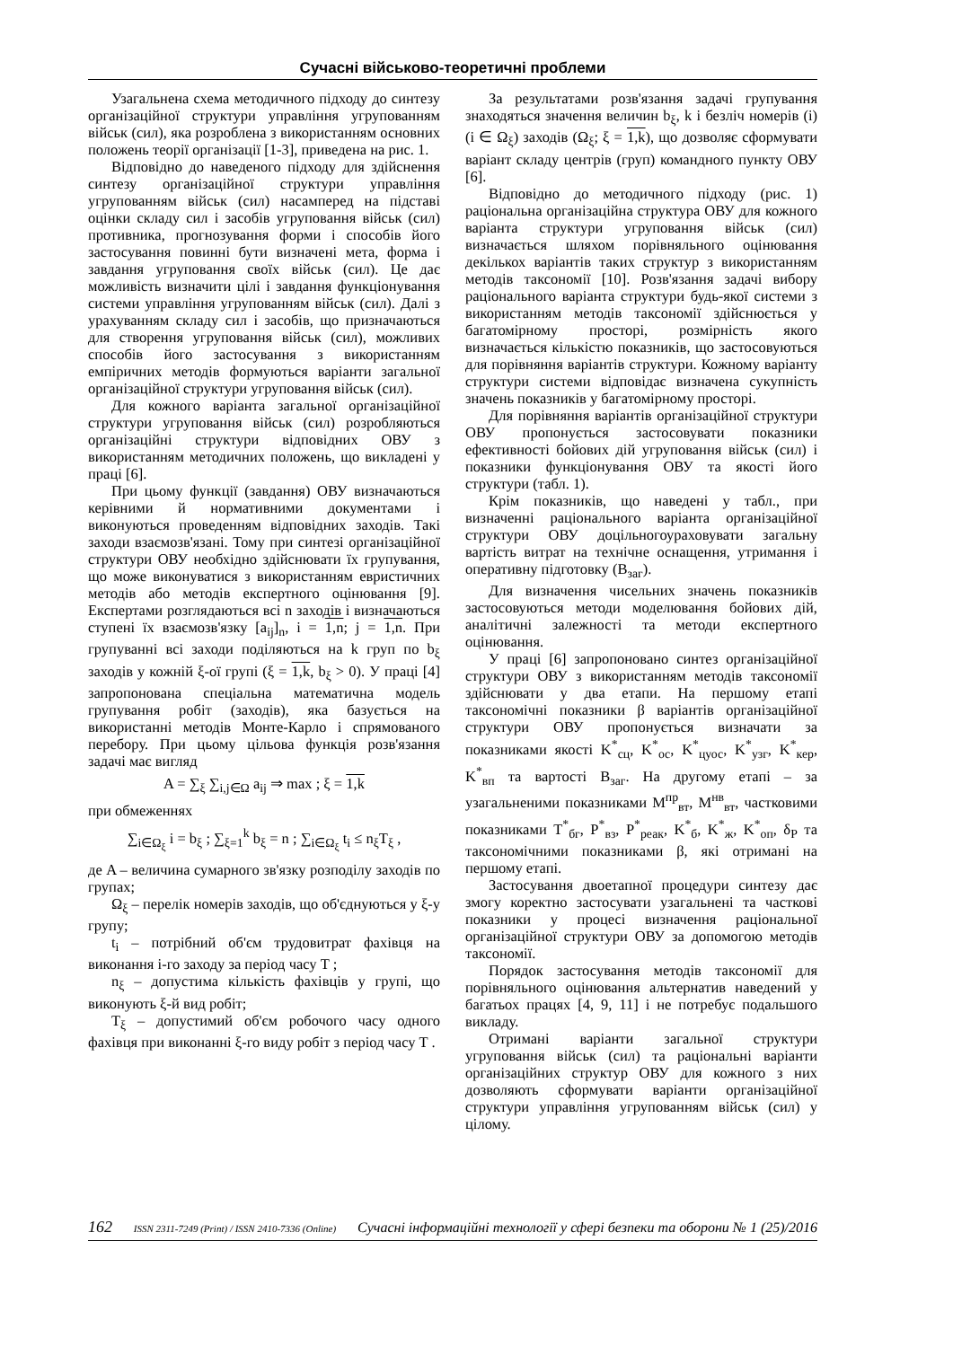Сучасні військово-теоретичні проблеми
Узагальнена схема методичного підходу до синтезу організаційної структури управління угрупованням військ (сил), яка розроблена з використанням основних положень теорії організації [1-3], приведена на рис. 1.
Відповідно до наведеного підходу для здійснення синтезу організаційної структури управління угрупованням військ (сил) насамперед на підставі оцінки складу сил і засобів угруповання військ (сил) противника, прогнозування форми і способів його застосування повинні бути визначені мета, форма і завдання угруповання своїх військ (сил). Це дає можливість визначити цілі і завдання функціонування системи управління угрупованням військ (сил). Далі з урахуванням складу сил і засобів, що призначаються для створення угруповання військ (сил), можливих способів його застосування з використанням емпіричних методів формуються варіанти загальної організаційної структури угруповання військ (сил).
Для кожного варіанта загальної організаційної структури угруповання військ (сил) розробляються організаційні структури відповідних ОВУ з використанням методичних положень, що викладені у праці [6].
При цьому функції (завдання) ОВУ визначаються керівними й нормативними документами і виконуються проведенням відповідних заходів. Такі заходи взаємозв'язані. Тому при синтезі організаційної структури ОВУ необхідно здійснювати їх групування, що може виконуватися з використанням евристичних методів або методів експертного оцінювання [9]. Експертами розглядаються всі n заходів і визначаються ступені їх взаємозв'язку [a<sub>ij</sub>]<sub>n</sub>, i = 1,n; j = 1,n. При групуванні всі заходи поділяються на k груп по b<sub>ξ</sub> заходів у кожній ξ-ої групі (ξ = 1,k, b<sub>ξ</sub> > 0). У праці [4] запропонована спеціальна математична модель групування робіт (заходів), яка базується на використанні методів Монте-Карло і спрямованого перебору. При цьому цільова функція розв'язання задачі має вигляд
A = ∑<sub>ξ</sub> ∑<sub>i,j∈Ω</sub> a<sub>ij</sub> ⇒ max ; ξ = 1,k
при обмеженнях
∑<sub>i∈Ω<sub>ξ</sub></sub> i = b<sub>ξ</sub> ; ∑<sub>ξ=1</sub><sup>k</sup> b<sub>ξ</sub> = n ; ∑<sub>i∈Ω<sub>ξ</sub></sub> t<sub>i</sub> ≤ n<sub>ξ</sub>T<sub>ξ</sub> ,
де A – величина сумарного зв'язку розподілу заходів по групах;
Ω<sub>ξ</sub> – перелік номерів заходів, що об'єднуються у ξ-у групу;
t<sub>i</sub> – потрібний об'єм трудовитрат фахівця на виконання i-го заходу за період часу T ;
n<sub>ξ</sub> – допустима кількість фахівців у групі, що виконують ξ-й вид робіт;
T<sub>ξ</sub> – допустимий об'єм робочого часу одного фахівця при виконанні ξ-го виду робіт з період часу T .
За результатами розв'язання задачі групування знаходяться значення величин b<sub>ξ</sub>, k і безліч номерів (i) (i ∈ Ω<sub>ξ</sub>) заходів (Ω<sub>ξ</sub>; ξ = 1,k), що дозволяє сформувати варіант складу центрів (груп) командного пункту ОВУ [6].
Відповідно до методичного підходу (рис. 1) раціональна організаційна структура ОВУ для кожного варіанта структури угруповання військ (сил) визначається шляхом порівняльного оцінювання декількох варіантів таких структур з використанням методів таксономії [10]. Розв'язання задачі вибору раціонального варіанта структури будь-якої системи з використанням методів таксономії здійснюється у багатомірному просторі, розмірність якого визначається кількістю показників, що застосовуються для порівняння варіантів структури. Кожному варіанту структури системи відповідає визначена сукупність значень показників у багатомірному просторі.
Для порівняння варіантів організаційної структури ОВУ пропонується застосовувати показники ефективності бойових дій угруповання військ (сил) і показники функціонування ОВУ та якості його структури (табл. 1).
Крім показників, що наведені у табл., при визначенні раціонального варіанта організаційної структури ОВУ доцільногоураховувати загальну вартість витрат на технічне оснащення, утримання і оперативну підготовку (B<sub>заг</sub>).
Для визначення чисельних значень показників застосовуються методи моделювання бойових дій, аналітичні залежності та методи експертного оцінювання.
У праці [6] запропоновано синтез організаційної структури ОВУ з використанням методів таксономії здійснювати у два етапи. На першому етапі таксономічні показники β варіантів організаційної структури ОВУ пропонується визначати за показниками якості K<sup>*</sup><sub>сц</sub>, K<sup>*</sup><sub>ос</sub>, K<sup>*</sup><sub>цуос</sub>, K<sup>*</sup><sub>узг</sub>, K<sup>*</sup><sub>кер</sub>, K<sup>*</sup><sub>вп</sub> та вартості B<sub>заг</sub>. На другому етапі – за узагальненими показниками M<sup>пр</sup><sub>вт</sub>, M<sup>нв</sup><sub>вт</sub>, частковими показниками T<sup>*</sup><sub>бг</sub>, P<sup>*</sup><sub>вз</sub>, P<sup>*</sup><sub>реак</sub>, K<sup>*</sup><sub>б</sub>, K<sup>*</sup><sub>ж</sub>, K<sup>*</sup><sub>оп</sub>, δ<sub>P</sub> та таксономічними показниками β, які отримані на першому етапі.
Застосування двоетапної процедури синтезу дає змогу коректно застосувати узагальнені та часткові показники у процесі визначення раціональної організаційної структури ОВУ за допомогою методів таксономії.
Порядок застосування методів таксономії для порівняльного оцінювання альтернатив наведений у багатьох працях [4, 9, 11] і не потребує подальшого викладу.
Отримані варіанти загальної структури угруповання військ (сил) та раціональні варіанти організаційних структур ОВУ для кожного з них дозволяють сформувати варіанти організаційної структури управління угрупованням військ (сил) у цілому.
162 ISSN 2311-7249 (Print) / ISSN 2410-7336 (Online) Сучасні інформаційні технології у сфері безпеки та оборони № 1 (25)/2016